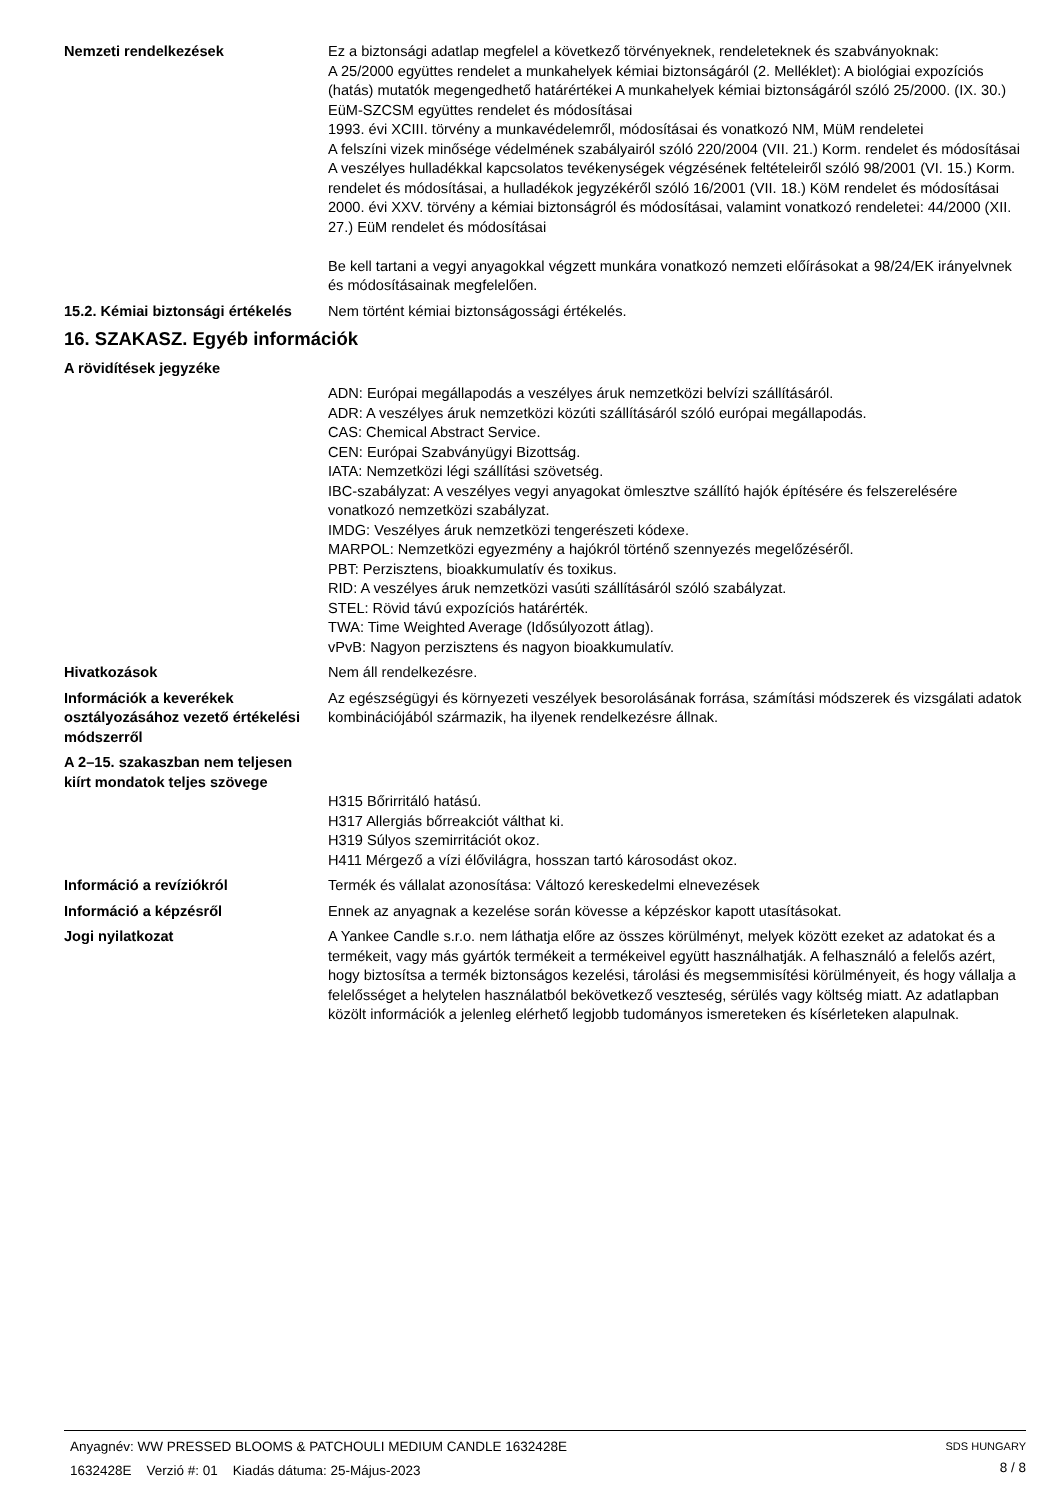Nemzeti rendelkezések Ez a biztonsági adatlap megfelel a következő törvényeknek, rendeleteknek és szabványoknak:
A 25/2000 együttes rendelet a munkahelyek kémiai biztonságáról (2. Melléklet): A biológiai expozíciós (hatás) mutatók megengedhető határértékei A munkahelyek kémiai biztonságáról szóló 25/2000. (IX. 30.) EüM-SZCSM együttes rendelet és módosításai
1993. évi XCIII. törvény a munkavédelemről, módosításai és vonatkozó NM, MüM rendeletei
A felszíni vizek minősége védelmének szabályairól szóló 220/2004 (VII. 21.) Korm. rendelet és módosításai
A veszélyes hulladékkal kapcsolatos tevékenységek végzésének feltételeiről szóló 98/2001 (VI. 15.) Korm. rendelet és módosításai, a hulladékok jegyzékéről szóló 16/2001 (VII. 18.) KöM rendelet és módosításai
2000. évi XXV. törvény a kémiai biztonságról és módosításai, valamint vonatkozó rendeletei: 44/2000 (XII. 27.) EüM rendelet és módosításai
Be kell tartani a vegyi anyagokkal végzett munkára vonatkozó nemzeti előírásokat a 98/24/EK irányelvnek és módosításainak megfelelően.
15.2. Kémiai biztonsági értékelés
Nem történt kémiai biztonságossági értékelés.
16. SZAKASZ. Egyéb információk
A rövidítések jegyzéke
ADN: Európai megállapodás a veszélyes áruk nemzetközi belvízi szállításáról.
ADR: A veszélyes áruk nemzetközi közúti szállításáról szóló európai megállapodás.
CAS: Chemical Abstract Service.
CEN: Európai Szabványügyi Bizottság.
IATA: Nemzetközi légi szállítási szövetség.
IBC-szabályzat: A veszélyes vegyi anyagokat ömlesztve szállító hajók építésére és felszerelésére vonatkozó nemzetközi szabályzat.
IMDG: Veszélyes áruk nemzetközi tengerészeti kódexe.
MARPOL: Nemzetközi egyezmény a hajókról történő szennyezés megelőzéséről.
PBT: Perzisztens, bioakkumulatív és toxikus.
RID: A veszélyes áruk nemzetközi vasúti szállításáról szóló szabályzat.
STEL: Rövid távú expozíciós határérték.
TWA: Time Weighted Average (Idősúlyozott átlag).
vPvB: Nagyon perzisztens és nagyon bioakkumulatív.
Hivatkozások Nem áll rendelkezésre.
Információk a keverékek osztályozásához vezető értékelési módszerről
Az egészségügyi és környezeti veszélyek besorolásának forrása, számítási módszerek és vizsgálati adatok kombinációjából származik, ha ilyenek rendelkezésre állnak.
A 2–15. szakaszban nem teljesen kiírt mondatok teljes szövege
H315 Bőrirritáló hatású.
H317 Allergiás bőrreakciót válthat ki.
H319 Súlyos szemirritációt okoz.
H411 Mérgező a vízi élővilágra, hosszan tartó károsodást okoz.
Információ a revíziókról Termék és vállalat azonosítása: Változó kereskedelmi elnevezések
Információ a képzésről Ennek az anyagnak a kezelése során kövesse a képzéskor kapott utasításokat.
Jogi nyilatkozat A Yankee Candle s.r.o. nem láthatja előre az összes körülményt, melyek között ezeket az adatokat és a termékeit, vagy más gyártók termékeit a termékeivel együtt használhatják. A felhasználó a felelős azért, hogy biztosítsa a termék biztonságos kezelési, tárolási és megsemmisítési körülményeit, és hogy vállalja a felelősséget a helytelen használatból bekövetkező veszteség, sérülés vagy költség miatt. Az adatlapban közölt információk a jelenleg elérhető legjobb tudományos ismereteken és kísérleteken alapulnak.
Anyagnév: WW PRESSED BLOOMS & PATCHOULI MEDIUM CANDLE 1632428E
1632428E Verzió #: 01 Kiadás dátuma: 25-Május-2023
SDS HUNGARY
8 / 8